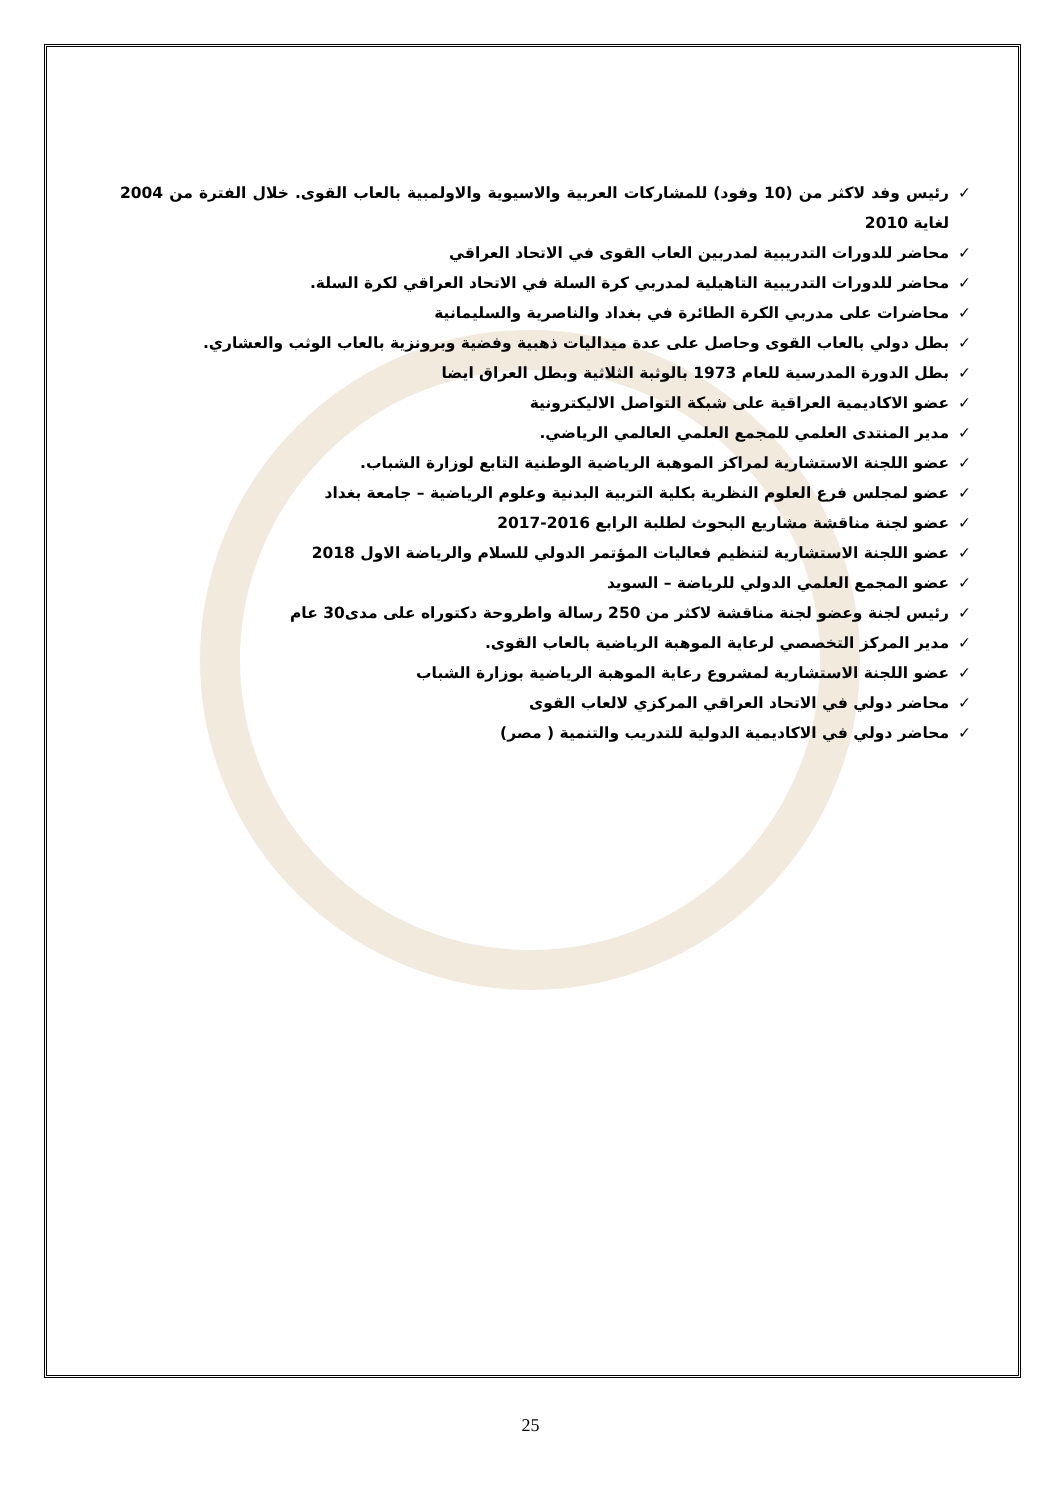✓ رئيس وفد لاكثر من (10 وفود) للمشاركات العربية والاسيوية والاولمبية بالعاب القوى. خلال الفترة من 2004 لغاية 2010
✓ محاضر للدورات التدريبية لمدربين العاب القوى في الاتحاد العراقي
✓ محاضر للدورات التدريبية التاهيلية لمدربي كرة السلة في الاتحاد العراقي لكرة السلة.
✓ محاضرات على مدربي الكرة الطائرة في بغداد والناصرية والسليمانية
✓ بطل دولي بالعاب القوى وحاصل على عدة ميداليات ذهبية وفضية وبرونزية بالعاب الوثب والعشاري.
✓ بطل الدورة المدرسية للعام 1973 بالوثبة الثلاثية وبطل العراق ايضا
✓ عضو الاكاديمية العراقية على شبكة التواصل الاليكترونية
✓ مدير المنتدى العلمي للمجمع العلمي العالمي الرياضي.
✓ عضو اللجنة الاستشارية لمراكز الموهبة الرياضية الوطنية التابع لوزارة الشباب.
✓ عضو لمجلس فرع العلوم النظرية بكلية التربية البدنية وعلوم الرياضية – جامعة بغداد
✓ عضو لجنة مناقشة مشاريع البحوث لطلبة الرابع 2016-2017
✓ عضو اللجنة الاستشارية لتنظيم فعاليات المؤتمر الدولي للسلام والرياضة الاول 2018
✓ عضو المجمع العلمي الدولي للرياضة – السويد
✓ رئيس لجنة وعضو لجنة مناقشة لاكثر من 250 رسالة واطروحة دكتوراه على مدى30 عام
✓ مدير المركز التخصصي لرعاية الموهبة الرياضية بالعاب القوى.
✓ عضو اللجنة الاستشارية لمشروع رعاية الموهبة الرياضية بوزارة الشباب
✓ محاضر دولي في الاتحاد العراقي المركزي لالعاب القوى
✓ محاضر دولي في الاكاديمية الدولية للتدريب والتنمية ( مصر)
25